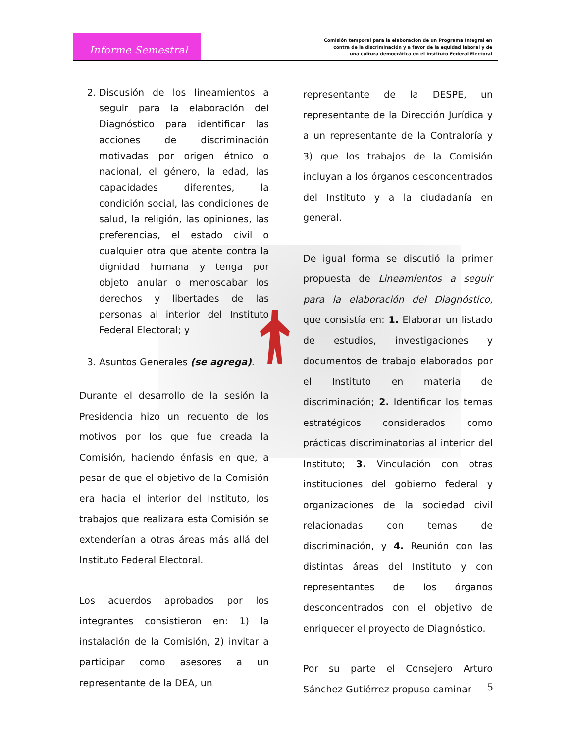Informe Semestral
Comisión temporal para la elaboración de un Programa Integral en
contra de la discriminación y a favor de la equidad laboral y de
una cultura democrática en el Instituto Federal Electoral
2. Discusión de los lineamientos a seguir para la elaboración del Diagnóstico para identificar las acciones de discriminación motivadas por origen étnico o nacional, el género, la edad, las capacidades diferentes, la condición social, las condiciones de salud, la religión, las opiniones, las preferencias, el estado civil o cualquier otra que atente contra la dignidad humana y tenga por objeto anular o menoscabar los derechos y libertades de las personas al interior del Instituto Federal Electoral; y
3. Asuntos Generales (se agrega).
Durante el desarrollo de la sesión la Presidencia hizo un recuento de los motivos por los que fue creada la Comisión, haciendo énfasis en que, a pesar de que el objetivo de la Comisión era hacia el interior del Instituto, los trabajos que realizara esta Comisión se extenderían a otras áreas más allá del Instituto Federal Electoral.
Los acuerdos aprobados por los integrantes consistieron en: 1) la instalación de la Comisión, 2) invitar a participar como asesores a un representante de la DEA, un
representante de la DESPE, un representante de la Dirección Jurídica y a un representante de la Contraloría y 3) que los trabajos de la Comisión incluyan a los órganos desconcentrados del Instituto y a la ciudadanía en general.
De igual forma se discutió la primer propuesta de Lineamientos a seguir para la elaboración del Diagnóstico, que consistía en: 1. Elaborar un listado de estudios, investigaciones y documentos de trabajo elaborados por el Instituto en materia de discriminación; 2. Identificar los temas estratégicos considerados como prácticas discriminatorias al interior del Instituto; 3. Vinculación con otras instituciones del gobierno federal y organizaciones de la sociedad civil relacionadas con temas de discriminación, y 4. Reunión con las distintas áreas del Instituto y con representantes de los órganos desconcentrados con el objetivo de enriquecer el proyecto de Diagnóstico.
Por su parte el Consejero Arturo Sánchez Gutiérrez propuso caminar
5